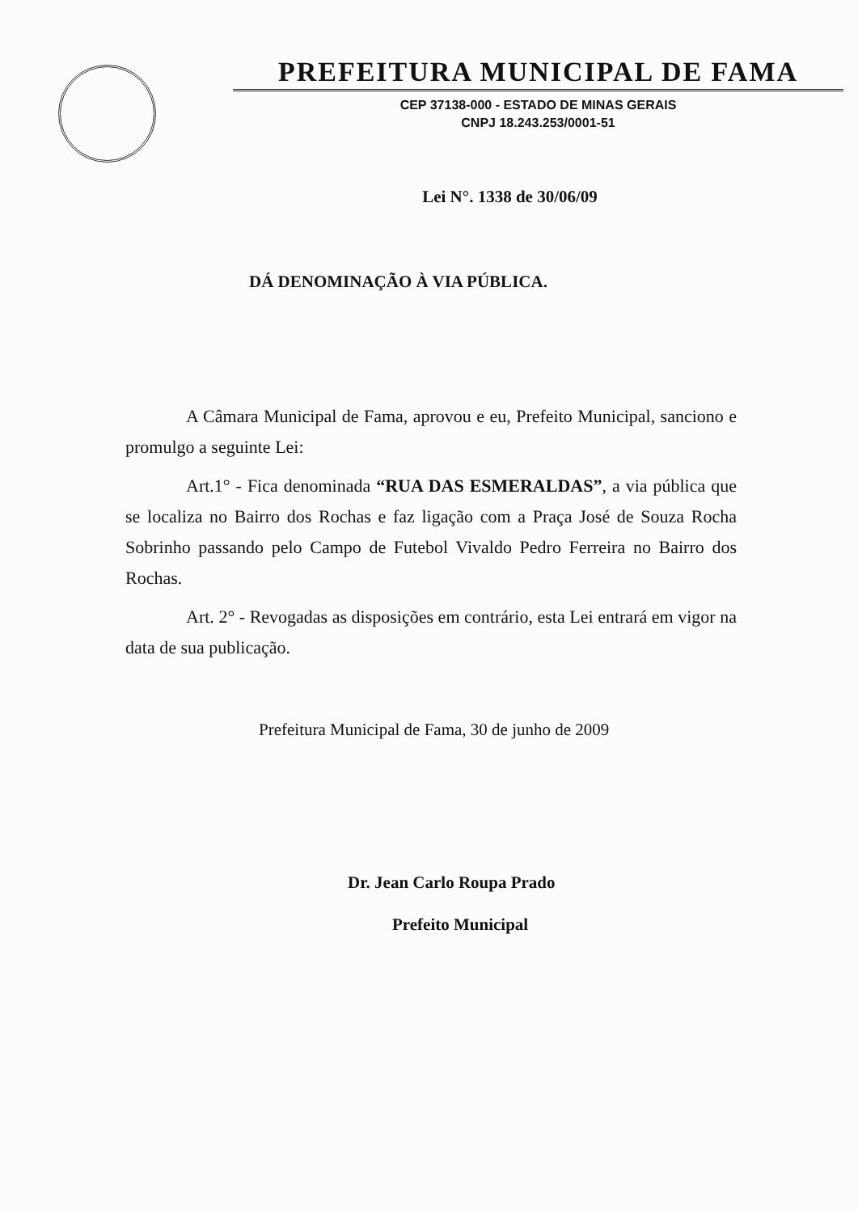PREFEITURA MUNICIPAL DE FAMA
CEP 37138-000 - ESTADO DE MINAS GERAIS
CNPJ 18.243.253/0001-51
Lei N°. 1338 de 30/06/09
DÁ DENOMINAÇÃO À VIA PÚBLICA.
A Câmara Municipal de Fama, aprovou e eu, Prefeito Municipal, sanciono e promulgo a seguinte Lei:
Art.1° - Fica denominada “RUA DAS ESMERALDAS”, a via pública que se localiza no Bairro dos Rochas e faz ligação com a Praça José de Souza Rocha Sobrinho passando pelo Campo de Futebol Vivaldo Pedro Ferreira no Bairro dos Rochas.
Art. 2° - Revogadas as disposições em contrário, esta Lei entrará em vigor na data de sua publicação.
Prefeitura Municipal de Fama, 30 de junho de 2009
Dr. Jean Carlo Roupa Prado
Prefeito Municipal